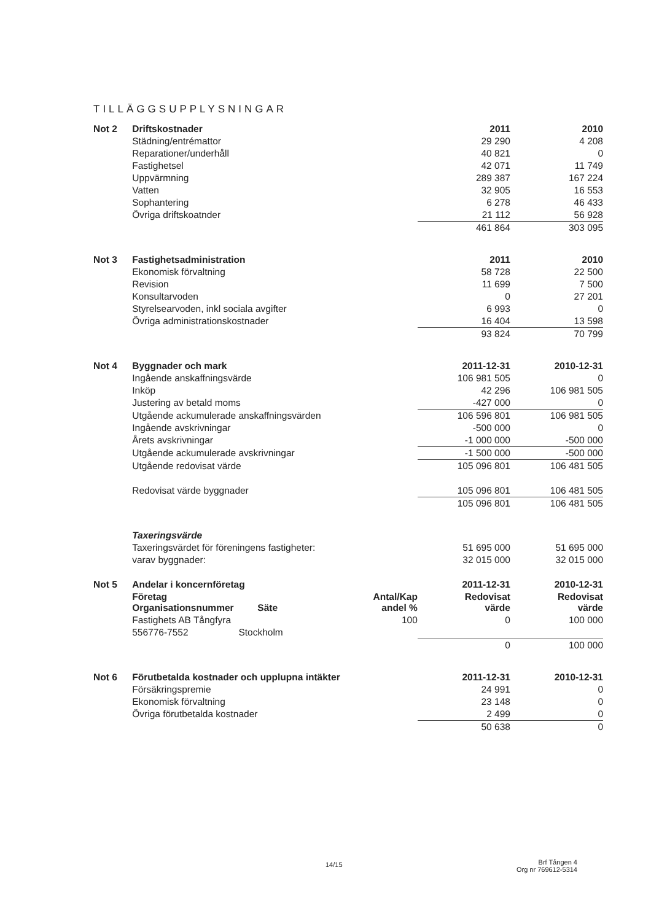TILLÄGGSUPPLYSNINGAR
| Not 2 | Driftskostnader | | 2011 | 2010 |
| --- | --- | --- | --- | --- |
| | Städning/entrémattor | | 29 290 | 4 208 |
| | Reparationer/underhåll | | 40 821 | 0 |
| | Fastighetsel | | 42 071 | 11 749 |
| | Uppvärmning | | 289 387 | 167 224 |
| | Vatten | | 32 905 | 16 553 |
| | Sophantering | | 6 278 | 46 433 |
| | Övriga driftskoatnder | | 21 112 | 56 928 |
| | | | 461 864 | 303 095 |
| Not 3 | Fastighetsadministration | | 2011 | 2010 |
| | Ekonomisk förvaltning | | 58 728 | 22 500 |
| | Revision | | 11 699 | 7 500 |
| | Konsultarvoden | | 0 | 27 201 |
| | Styrelsearvoden, inkl sociala avgifter | | 6 993 | 0 |
| | Övriga administrationskostnader | | 16 404 | 13 598 |
| | | | 93 824 | 70 799 |
| Not 4 | Byggnader och mark | | 2011-12-31 | 2010-12-31 |
| | Ingående anskaffningsvärde | | 106 981 505 | 0 |
| | Inköp | | 42 296 | 106 981 505 |
| | Justering av betald moms | | -427 000 | 0 |
| | Utgående ackumulerade anskaffningsvärden | | 106 596 801 | 106 981 505 |
| | Ingående avskrivningar | | -500 000 | 0 |
| | Årets avskrivningar | | -1 000 000 | -500 000 |
| | Utgående ackumulerade avskrivningar | | -1 500 000 | -500 000 |
| | Utgående redovisat värde | | 105 096 801 | 106 481 505 |
| | Redovisat värde byggnader | | 105 096 801 | 106 481 505 |
| | | | 105 096 801 | 106 481 505 |
| | Taxeringsvärde | | | |
| | Taxeringsvärdet för föreningens fastigheter: | | 51 695 000 | 51 695 000 |
| | varav byggnader: | | 32 015 000 | 32 015 000 |
| Not 5 | Andelar i koncernföretag | | 2011-12-31 | 2010-12-31 |
| | Företag Organisationsnummer Säte | Antal/Kap andel % | Redovisat värde | Redovisat värde |
| | Fastighets AB Tångfyra | 100 | 0 | 100 000 |
| | 556776-7552 Stockholm | | | |
| | | | 0 | 100 000 |
| Not 6 | Förutbetalda kostnader och upplupna intäkter | | 2011-12-31 | 2010-12-31 |
| | Försäkringspremie | | 24 991 | 0 |
| | Ekonomisk förvaltning | | 23 148 | 0 |
| | Övriga förutbetalda kostnader | | 2 499 | 0 |
| | | | 50 638 | 0 |
14/15
Brf Tången 4
Org nr 769612-5314